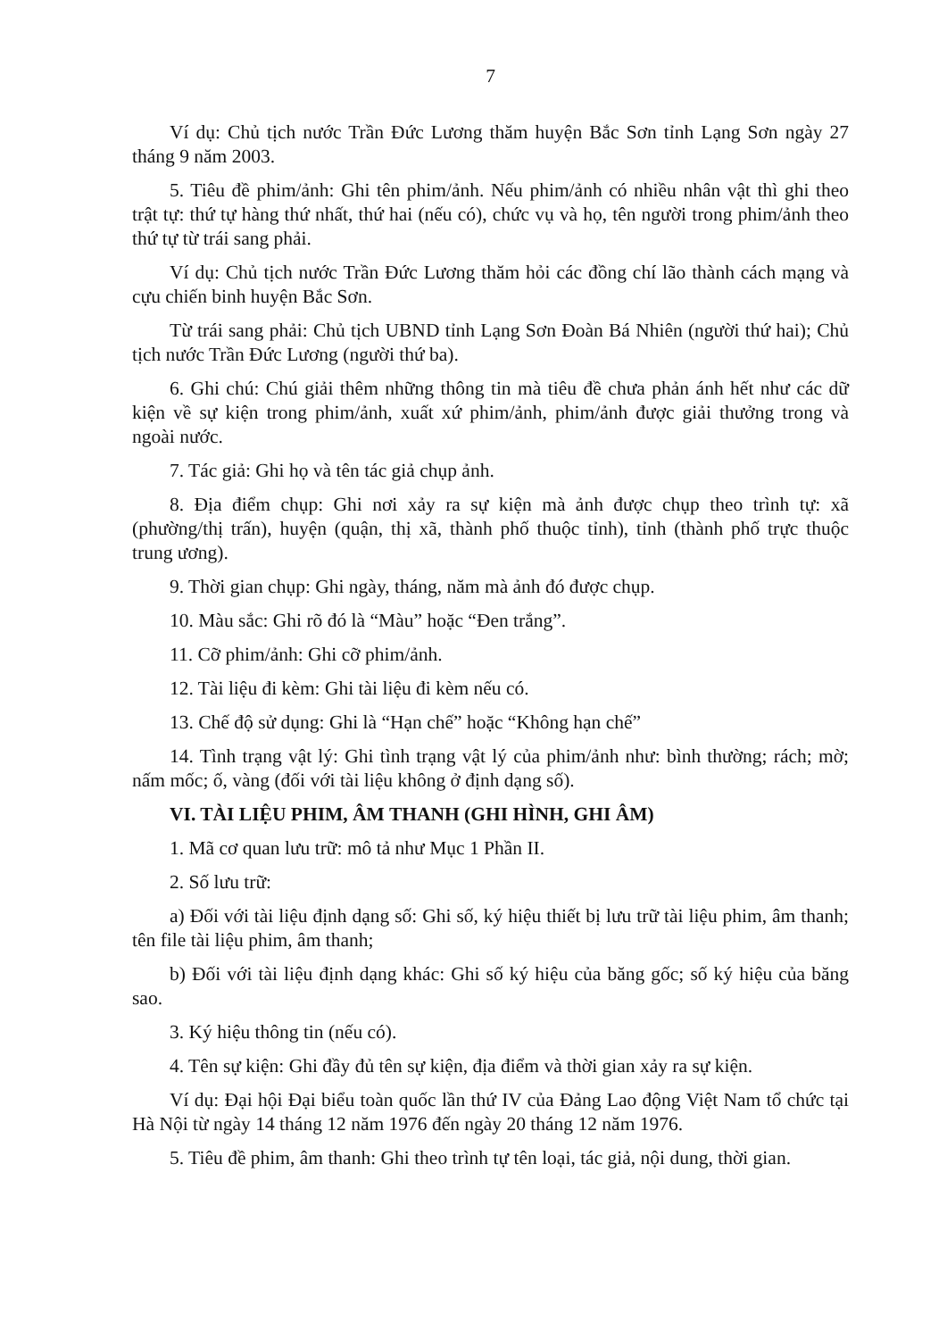7
Ví dụ: Chủ tịch nước Trần Đức Lương thăm huyện Bắc Sơn tỉnh Lạng Sơn ngày 27 tháng 9 năm 2003.
5. Tiêu đề phim/ảnh: Ghi tên phim/ảnh. Nếu phim/ảnh có nhiều nhân vật thì ghi theo trật tự: thứ tự hàng thứ nhất, thứ hai (nếu có), chức vụ và họ, tên người trong phim/ảnh theo thứ tự từ trái sang phải.
Ví dụ: Chủ tịch nước Trần Đức Lương thăm hỏi các đồng chí lão thành cách mạng và cựu chiến binh huyện Bắc Sơn.
Từ trái sang phải: Chủ tịch UBND tỉnh Lạng Sơn Đoàn Bá Nhiên (người thứ hai); Chủ tịch nước Trần Đức Lương (người thứ ba).
6. Ghi chú: Chú giải thêm những thông tin mà tiêu đề chưa phản ánh hết như các dữ kiện về sự kiện trong phim/ảnh, xuất xứ phim/ảnh, phim/ảnh được giải thưởng trong và ngoài nước.
7. Tác giả: Ghi họ và tên tác giả chụp ảnh.
8. Địa điểm chụp: Ghi nơi xảy ra sự kiện mà ảnh được chụp theo trình tự: xã (phường/thị trấn), huyện (quận, thị xã, thành phố thuộc tỉnh), tỉnh (thành phố trực thuộc trung ương).
9. Thời gian chụp: Ghi ngày, tháng, năm mà ảnh đó được chụp.
10. Màu sắc: Ghi rõ đó là “Màu” hoặc “Đen trắng”.
11. Cỡ phim/ảnh: Ghi cỡ phim/ảnh.
12. Tài liệu đi kèm: Ghi tài liệu đi kèm nếu có.
13. Chế độ sử dụng: Ghi là “Hạn chế” hoặc “Không hạn chế”
14. Tình trạng vật lý: Ghi tình trạng vật lý của phim/ảnh như: bình thường; rách; mờ; nấm mốc; ố, vàng (đối với tài liệu không ở định dạng số).
VI. TÀI LIỆU PHIM, ÂM THANH (GHI HÌNH, GHI ÂM)
1. Mã cơ quan lưu trữ: mô tả như Mục 1 Phần II.
2. Số lưu trữ:
a) Đối với tài liệu định dạng số: Ghi số, ký hiệu thiết bị lưu trữ tài liệu phim, âm thanh; tên file tài liệu phim, âm thanh;
b) Đối với tài liệu định dạng khác: Ghi số ký hiệu của băng gốc; số ký hiệu của băng sao.
3. Ký hiệu thông tin (nếu có).
4. Tên sự kiện: Ghi đầy đủ tên sự kiện, địa điểm và thời gian xảy ra sự kiện.
Ví dụ: Đại hội Đại biểu toàn quốc lần thứ IV của Đảng Lao động Việt Nam tổ chức tại Hà Nội từ ngày 14 tháng 12 năm 1976 đến ngày 20 tháng 12 năm 1976.
5. Tiêu đề phim, âm thanh: Ghi theo trình tự tên loại, tác giả, nội dung, thời gian.